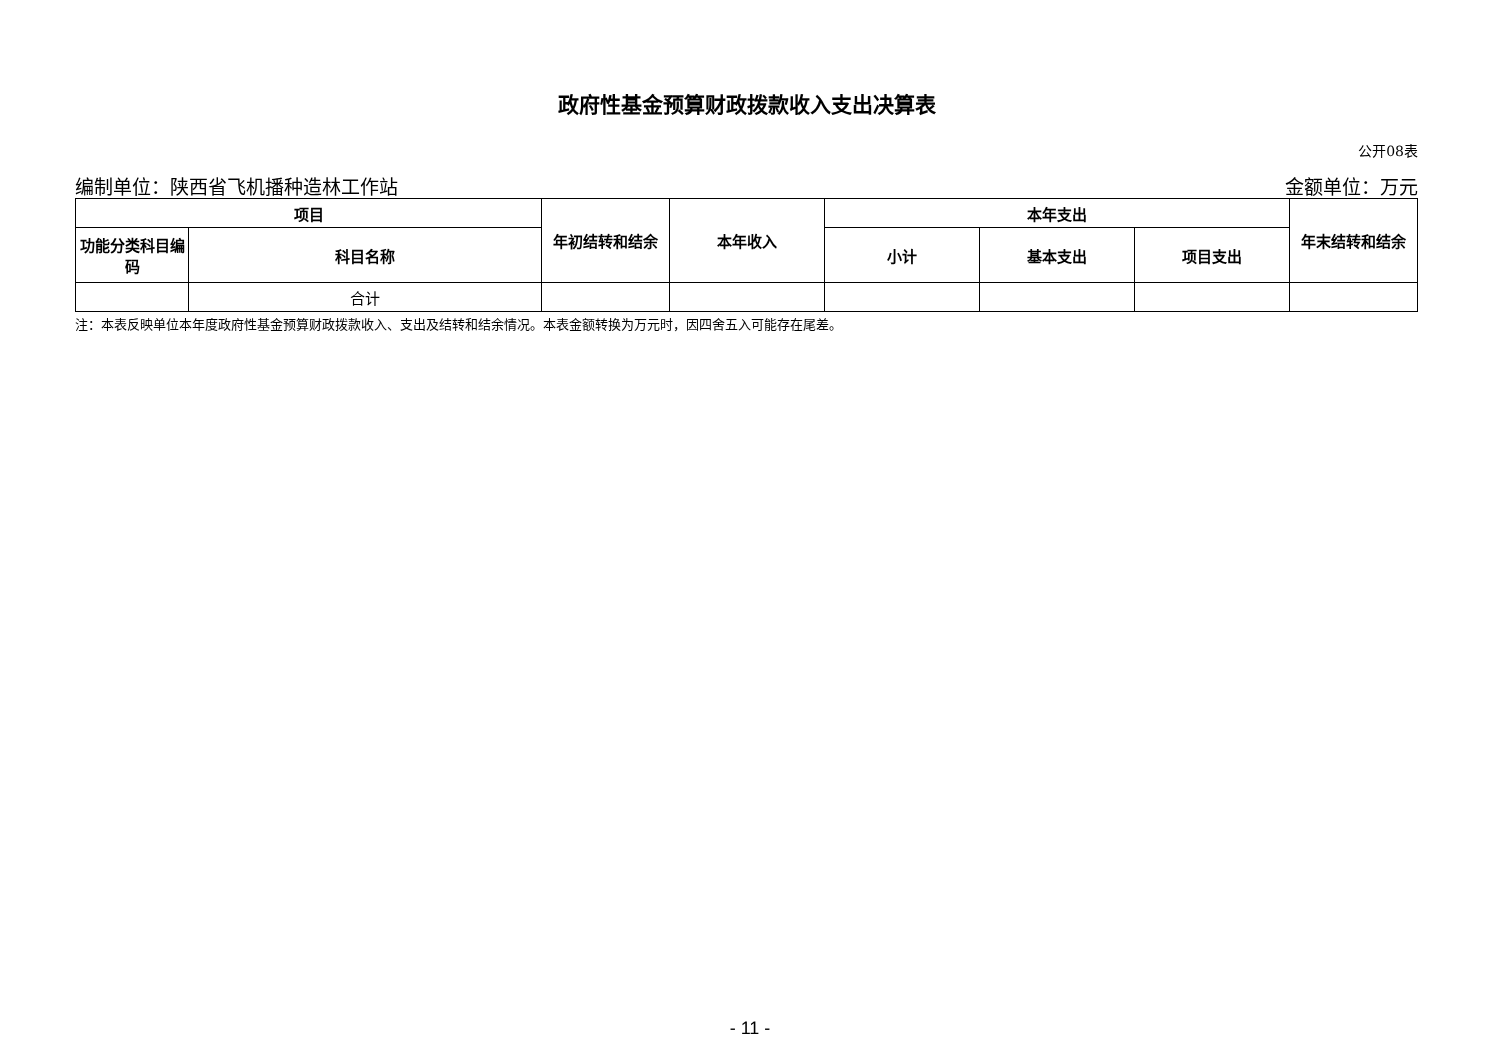政府性基金预算财政拨款收入支出决算表
公开08表
编制单位：陕西省飞机播种造林工作站 金额单位：万元
| 项目 | | 年初结转和结余 | 本年收入 | 本年支出 | | | 年末结转和结余 |
| --- | --- | --- | --- | --- | --- | --- | --- |
| 功能分类科目编码 | 科目名称 | | | 小计 | 基本支出 | 项目支出 | |
| | 合计 | | | | | | |
注：本表反映单位本年度政府性基金预算财政拨款收入、支出及结转和结余情况。本表金额转换为万元时，因四舍五入可能存在尾差。
- 11 -